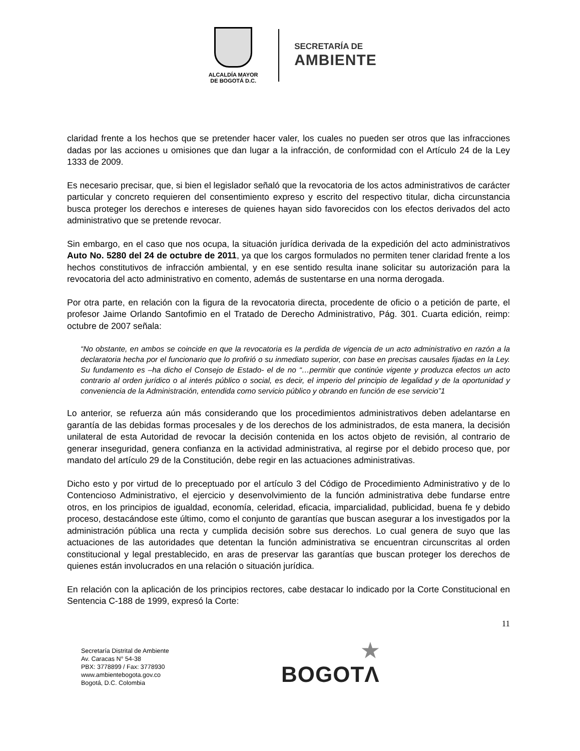ALCALDÍA MAYOR
DE BOGOTÁ D.C.
SECRETARÍA DE
AMBIENTE
claridad frente a los hechos que se pretender hacer valer, los cuales no pueden ser otros que las infracciones dadas por las acciones u omisiones que dan lugar a la infracción, de conformidad con el Artículo 24 de la Ley 1333 de 2009.
Es necesario precisar, que, si bien el legislador señaló que la revocatoria de los actos administrativos de carácter particular y concreto requieren del consentimiento expreso y escrito del respectivo titular, dicha circunstancia busca proteger los derechos e intereses de quienes hayan sido favorecidos con los efectos derivados del acto administrativo que se pretende revocar.
Sin embargo, en el caso que nos ocupa, la situación jurídica derivada de la expedición del acto administrativos Auto No. 5280 del 24 de octubre de 2011, ya que los cargos formulados no permiten tener claridad frente a los hechos constitutivos de infracción ambiental, y en ese sentido resulta inane solicitar su autorización para la revocatoria del acto administrativo en comento, además de sustentarse en una norma derogada.
Por otra parte, en relación con la figura de la revocatoria directa, procedente de oficio o a petición de parte, el profesor Jaime Orlando Santofimio en el Tratado de Derecho Administrativo, Pág. 301. Cuarta edición, reimp: octubre de 2007 señala:
“No obstante, en ambos se coincide en que la revocatoria es la perdida de vigencia de un acto administrativo en razón a la declaratoria hecha por el funcionario que lo profirió o su inmediato superior, con base en precisas causales fijadas en la Ley. Su fundamento es –ha dicho el Consejo de Estado- el de no “…permitir que continúe vigente y produzca efectos un acto contrario al orden jurídico o al interés público o social, es decir, el imperio del principio de legalidad y de la oportunidad y conveniencia de la Administración, entendida como servicio público y obrando en función de ese servicio”1
Lo anterior, se refuerza aún más considerando que los procedimientos administrativos deben adelantarse en garantía de las debidas formas procesales y de los derechos de los administrados, de esta manera, la decisión unilateral de esta Autoridad de revocar la decisión contenida en los actos objeto de revisión, al contrario de generar inseguridad, genera confianza en la actividad administrativa, al regirse por el debido proceso que, por mandato del artículo 29 de la Constitución, debe regir en las actuaciones administrativas.
Dicho esto y por virtud de lo preceptuado por el artículo 3 del Código de Procedimiento Administrativo y de lo Contencioso Administrativo, el ejercicio y desenvolvimiento de la función administrativa debe fundarse entre otros, en los principios de igualdad, economía, celeridad, eficacia, imparcialidad, publicidad, buena fe y debido proceso, destacándose este último, como el conjunto de garantías que buscan asegurar a los investigados por la administración pública una recta y cumplida decisión sobre sus derechos. Lo cual genera de suyo que las actuaciones de las autoridades que detentan la función administrativa se encuentran circunscritas al orden constitucional y legal prestablecido, en aras de preservar las garantías que buscan proteger los derechos de quienes están involucrados en una relación o situación jurídica.
En relación con la aplicación de los principios rectores, cabe destacar lo indicado por la Corte Constitucional en Sentencia C-188 de 1999, expresó la Corte:
11
Secretaría Distrital de Ambiente
Av. Caracas N° 54-38
PBX: 3778899 / Fax: 3778930
www.ambientebogota.gov.co
Bogotá, D.C. Colombia
★
BOGOTΛ